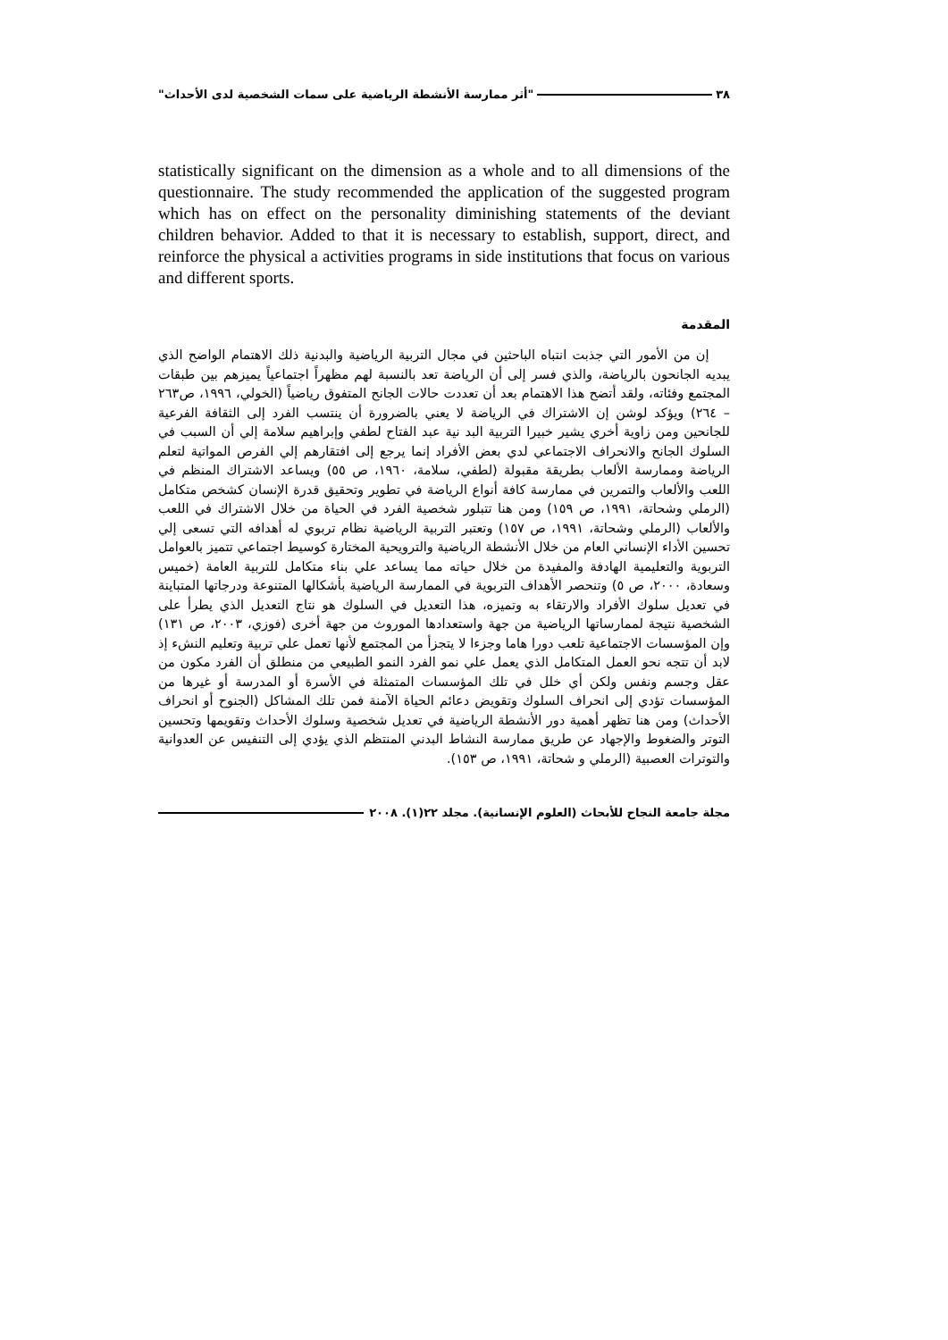٣٨ "أثر ممارسة الأنشطة الرياضية على سمات الشخصية لدى الأحداث"
statistically significant on the dimension as a whole and to all dimensions of the questionnaire. The study recommended the application of the suggested program which has on effect on the personality diminishing statements of the deviant children behavior. Added to that it is necessary to establish, support, direct, and reinforce the physical a activities programs in side institutions that focus on various and different sports.
المقدمة
إن من الأمور التي جذبت انتباه الباحثين في مجال التربية الرياضية والبدنية ذلك الاهتمام الواضح الذي يبديه الجانحون بالرياضة، والذي فسر إلى أن الرياضة تعد بالنسبة لهم مظهراً اجتماعياً يميزهم بين طبقات المجتمع وفئاته، ولقد أتضح هذا الاهتمام بعد أن تعددت حالات الجانح المتفوق رياضياً (الخولي، ١٩٩٦، ص٢٦٣ – ٢٦٤) ويؤكد لوشن إن الاشتراك في الرياضة لا يعني بالضرورة أن ينتسب الفرد إلى الثقافة الفرعية للجانحين ومن زاوية أخري يشير خبيرا التربية البد نية عبد الفتاح لطفي وإبراهيم سلامة إلي أن السبب في السلوك الجانح والانحراف الاجتماعي لدي بعض الأفراد إنما يرجع إلى افتقارهم إلي الفرص المواتية لتعلم الرياضة وممارسة الألعاب بطريقة مقبولة (لطفي، سلامة، ١٩٦٠، ص ٥٥) ويساعد الاشتراك المنظم في اللعب والألعاب والتمرين في ممارسة كافة أنواع الرياضة في تطوير وتحقيق قدرة الإنسان كشخص متكامل (الرملي وشحاتة، ١٩٩١، ص ١٥٩) ومن هنا تتبلور شخصية الفرد في الحياة من خلال الاشتراك في اللعب والألعاب (الرملي وشحاتة، ١٩٩١، ص ١٥٧) وتعتبر التربية الرياضية نظام تربوي له أهدافه التي تسعى إلي تحسين الأداء الإنساني العام من خلال الأنشطة الرياضية والترويحية المختارة كوسيط اجتماعي تتميز بالعوامل التربوية والتعليمية الهادفة والمفيدة من خلال حياته مما يساعد علي بناء متكامل للتربية العامة (خميس وسعادة، ٢٠٠٠، ص ٥) وتنحصر الأهداف التربوية في الممارسة الرياضية بأشكالها المتنوعة ودرجاتها المتباينة في تعديل سلوك الأفراد والارتقاء به وتميزه، هذا التعديل في السلوك هو نتاج التعديل الذي يطرأ على الشخصية نتيجة لممارساتها الرياضية من جهة واستعدادها الموروث من جهة أخرى (فوزي، ٢٠٠٣، ص ١٣١) وإن المؤسسات الاجتماعية تلعب دورا هاما وجزءا لا يتجزأ من المجتمع لأنها تعمل علي تربية وتعليم النشء إذ لابد أن تتجه نحو العمل المتكامل الذي يعمل علي نمو الفرد النمو الطبيعي من منطلق أن الفرد مكون من عقل وجسم ونفس ولكن أي خلل في تلك المؤسسات المتمثلة في الأسرة أو المدرسة أو غيرها من المؤسسات تؤدي إلى انحراف السلوك وتقويض دعائم الحياة الآمنة فمن تلك المشاكل (الجنوح أو انحراف الأحداث) ومن هنا تظهر أهمية دور الأنشطة الرياضية في تعديل شخصية وسلوك الأحداث وتقويمها وتحسين التوتر والضغوط والإجهاد عن طريق ممارسة النشاط البدني المنتظم الذي يؤدي إلى التنفيس عن العدوانية والتوترات العصبية (الرملي و شحاتة، ١٩٩١، ص ١٥٣).
مجلة جامعة النجاح للأبحاث (العلوم الإنسانية). مجلد ٢٢(١). ٢٠٠٨